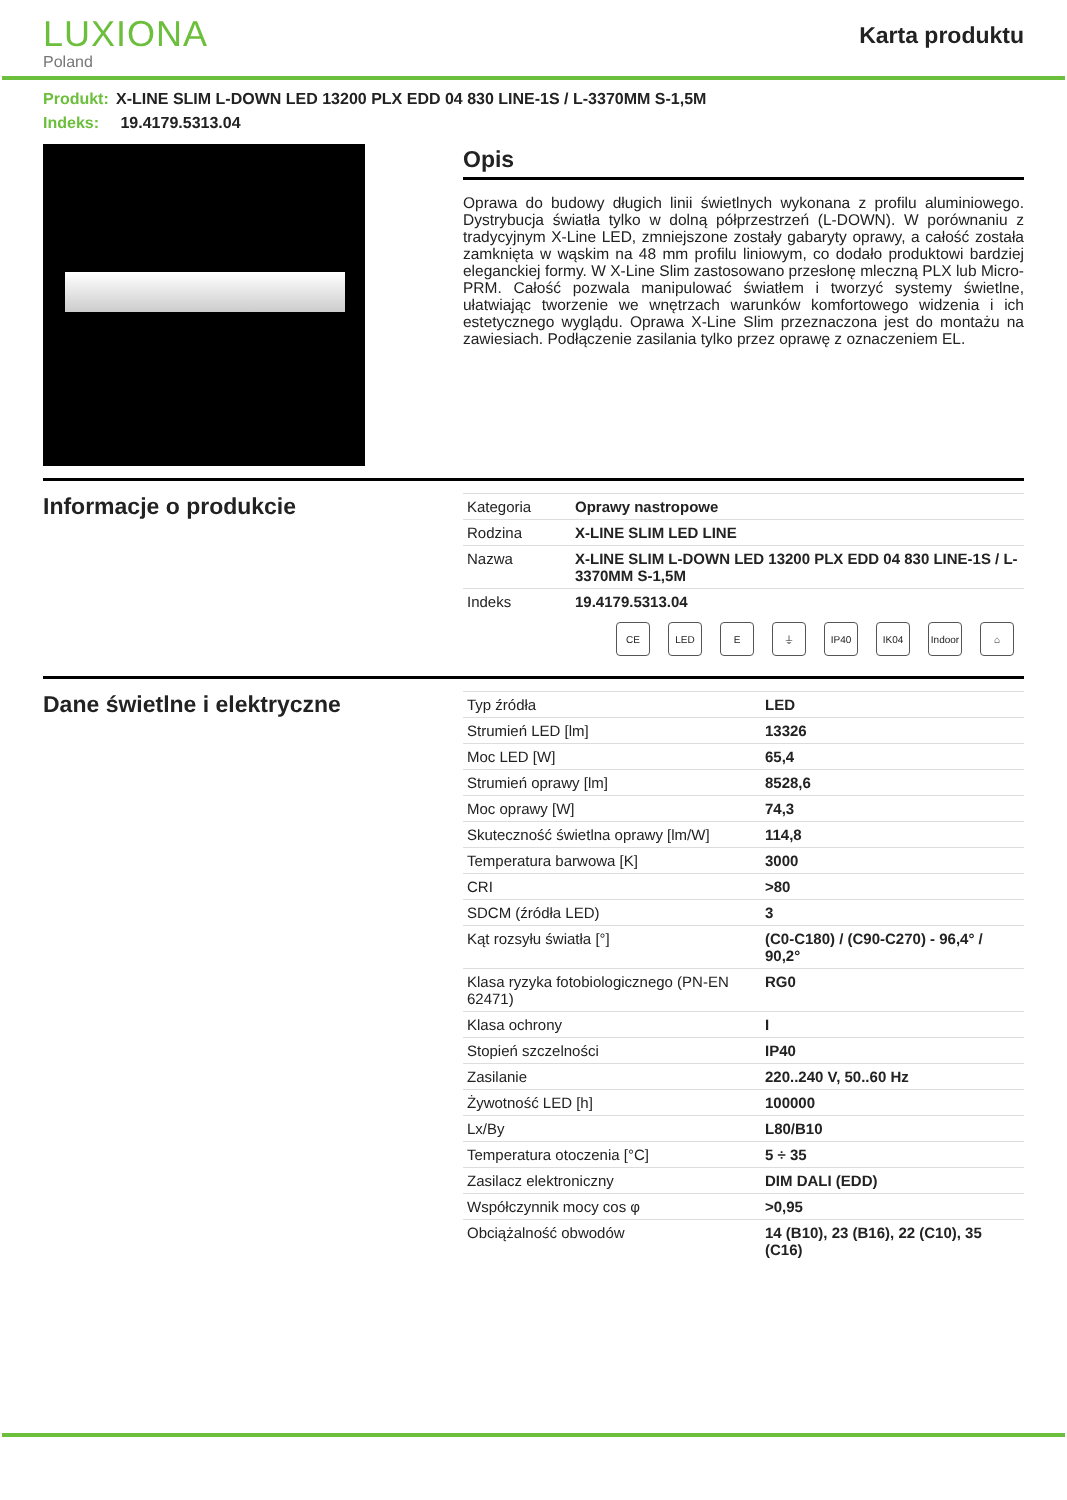LUXIONA
Poland
Karta produktu
Produkt: X-LINE SLIM L-DOWN LED 13200 PLX EDD 04 830 LINE-1S / L-3370MM S-1,5M
Indeks: 19.4179.5313.04
Opis
Oprawa do budowy długich linii świetlnych wykonana z profilu aluminiowego. Dystrybucja światła tylko w dolną półprzestrzeń (L-DOWN). W porównaniu z tradycyjnym X-Line LED, zmniejszone zostały gabaryty oprawy, a całość została zamknięta w wąskim na 48 mm profilu liniowym, co dodało produktowi bardziej eleganckiej formy. W X-Line Slim zastosowano przesłonę mleczną PLX lub Micro-PRM. Całość pozwala manipulować światłem i tworzyć systemy świetlne, ułatwiając tworzenie we wnętrzach warunków komfortowego widzenia i ich estetycznego wyglądu. Oprawa X-Line Slim przeznaczona jest do montażu na zawiesiach. Podłączenie zasilania tylko przez oprawę z oznaczeniem EL.
Informacje o produkcie
| Kategoria | Oprawy nastropowe |
| Rodzina | X-LINE SLIM LED LINE |
| Nazwa | X-LINE SLIM L-DOWN LED 13200 PLX EDD 04 830 LINE-1S / L-3370MM S-1,5M |
| Indeks | 19.4179.5313.04 |
CE LED E ⏚ IP40 IK04 Indoor ⌂
Dane świetlne i elektryczne
| Typ źródła | LED |
| Strumień LED [lm] | 13326 |
| Moc LED [W] | 65,4 |
| Strumień oprawy [lm] | 8528,6 |
| Moc oprawy [W] | 74,3 |
| Skuteczność świetlna oprawy [lm/W] | 114,8 |
| Temperatura barwowa [K] | 3000 |
| CRI | >80 |
| SDCM (źródła LED) | 3 |
| Kąt rozsyłu światła [°] | (C0-C180) / (C90-C270) - 96,4° / 90,2° |
| Klasa ryzyka fotobiologicznego (PN-EN 62471) | RG0 |
| Klasa ochrony | I |
| Stopień szczelności | IP40 |
| Zasilanie | 220..240 V, 50..60 Hz |
| Żywotność LED [h] | 100000 |
| Lx/By | L80/B10 |
| Temperatura otoczenia [°C] | 5 ÷ 35 |
| Zasilacz elektroniczny | DIM DALI (EDD) |
| Współczynnik mocy cos φ | >0,95 |
| Obciążalność obwodów | 14 (B10), 23 (B16), 22 (C10), 35 (C16) |